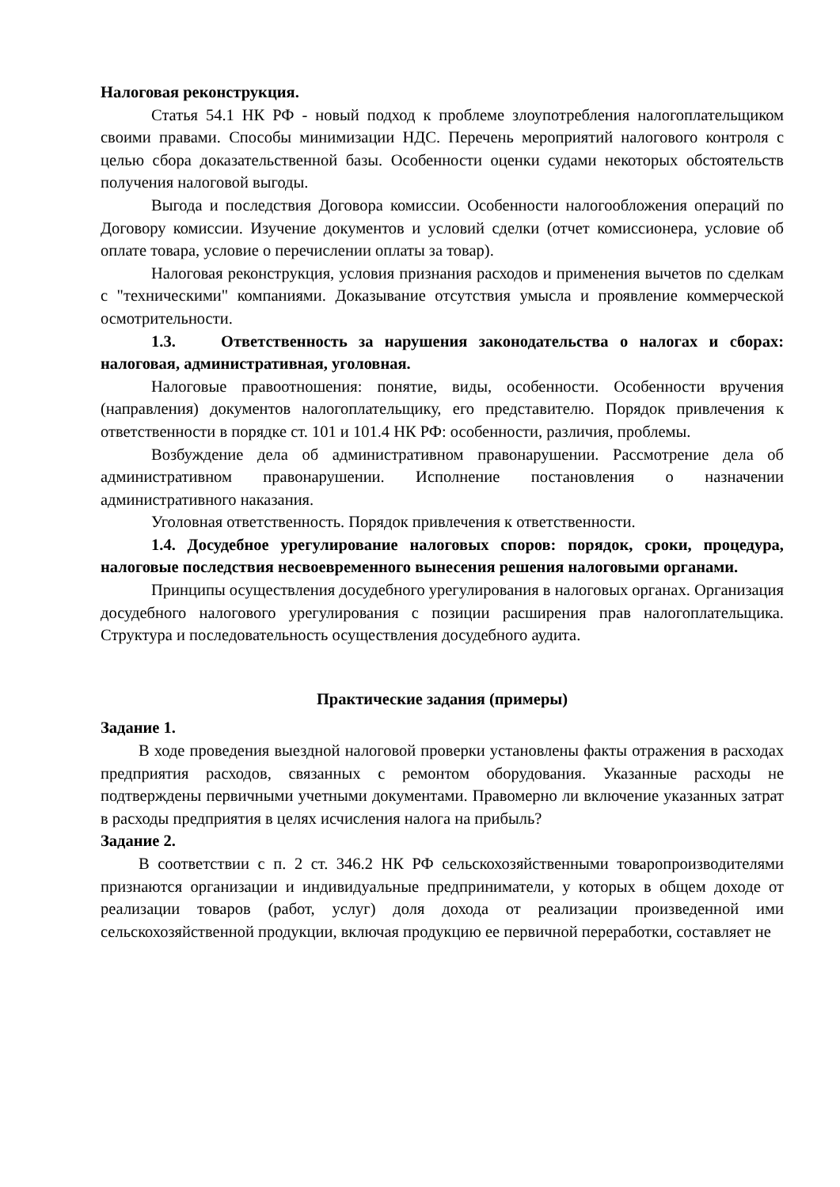Налоговая реконструкция.
Статья 54.1 НК РФ - новый подход к проблеме злоупотребления налогоплательщиком своими правами. Способы минимизации НДС. Перечень мероприятий налогового контроля с целью сбора доказательственной базы. Особенности оценки судами некоторых обстоятельств получения налоговой выгоды.
Выгода и последствия Договора комиссии. Особенности налогообложения операций по Договору комиссии. Изучение документов и условий сделки (отчет комиссионера, условие об оплате товара, условие о перечислении оплаты за товар).
Налоговая реконструкция, условия признания расходов и применения вычетов по сделкам с "техническими" компаниями. Доказывание отсутствия умысла и проявление коммерческой осмотрительности.
1.3. Ответственность за нарушения законодательства о налогах и сборах: налоговая, административная, уголовная.
Налоговые правоотношения: понятие, виды, особенности. Особенности вручения (направления) документов налогоплательщику, его представителю. Порядок привлечения к ответственности в порядке ст. 101 и 101.4 НК РФ: особенности, различия, проблемы.
Возбуждение дела об административном правонарушении. Рассмотрение дела об административном правонарушении. Исполнение постановления о назначении административного наказания.
Уголовная ответственность. Порядок привлечения к ответственности.
1.4. Досудебное урегулирование налоговых споров: порядок, сроки, процедура, налоговые последствия несвоевременного вынесения решения налоговыми органами.
Принципы осуществления досудебного урегулирования в налоговых органах. Организация досудебного налогового урегулирования с позиции расширения прав налогоплательщика. Структура и последовательность осуществления досудебного аудита.
Практические задания (примеры)
Задание 1.
В ходе проведения выездной налоговой проверки установлены факты отражения в расходах предприятия расходов, связанных с ремонтом оборудования. Указанные расходы не подтверждены первичными учетными документами. Правомерно ли включение указанных затрат в расходы предприятия в целях исчисления налога на прибыль?
Задание 2.
В соответствии с п. 2 ст. 346.2 НК РФ сельскохозяйственными товаропроизводителями признаются организации и индивидуальные предприниматели, у которых в общем доходе от реализации товаров (работ, услуг) доля дохода от реализации произведенной ими сельскохозяйственной продукции, включая продукцию ее первичной переработки, составляет не